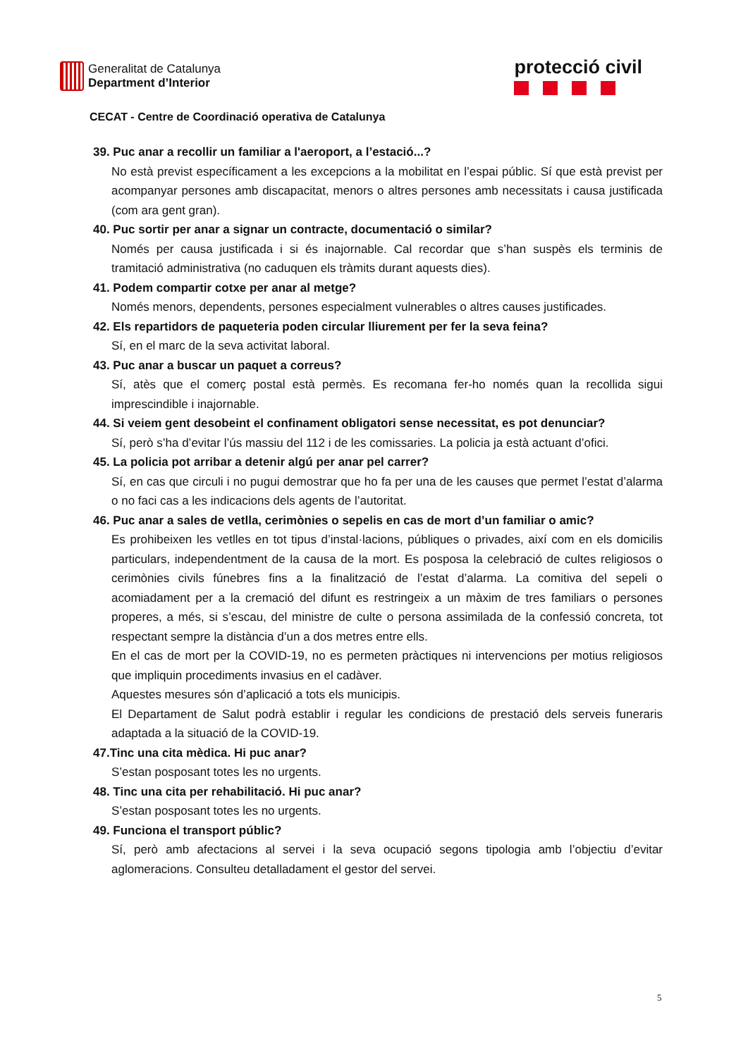Generalitat de Catalunya
Department d’Interior
protecció civil
CECAT - Centre de Coordinació operativa de Catalunya
39. Puc anar a recollir un familiar a l'aeroport, a l’estació...?
No està previst específicament a les excepcions a la mobilitat en l’espai públic. Sí que està previst per acompanyar persones amb discapacitat, menors o altres persones amb necessitats i causa justificada (com ara gent gran).
40. Puc sortir per anar a signar un contracte, documentació o similar?
Només per causa justificada i si és inajornable. Cal recordar que s’han suspès els terminis de tramitació administrativa (no caduquen els tràmits durant aquests dies).
41. Podem compartir cotxe per anar al metge?
Només menors, dependents, persones especialment vulnerables o altres causes justificades.
42. Els repartidors de paqueteria poden circular lliurement per fer la seva feina?
Sí, en el marc de la seva activitat laboral.
43. Puc anar a buscar un paquet a correus?
Sí, atès que el comerç postal està permès. Es recomana fer-ho només quan la recollida sigui imprescindible i inajornable.
44. Si veiem gent desobeint el confinament obligatori sense necessitat, es pot denunciar?
Sí, però s’ha d’evitar l’ús massiu del 112 i de les comissaries. La policia ja està actuant d’ofici.
45. La policia pot arribar a detenir algú per anar pel carrer?
Sí, en cas que circuli i no pugui demostrar que ho fa per una de les causes que permet l’estat d’alarma o no faci cas a les indicacions dels agents de l’autoritat.
46. Puc anar a sales de vetlla, cerimònies o sepelis en cas de mort d’un familiar o amic?
Es prohibeixen les vetlles en tot tipus d’instal·lacions, públiques o privades, així com en els domicilis particulars, independentment de la causa de la mort. Es posposa la celebració de cultes religiosos o cerimònies civils fúnebres fins a la finalització de l’estat d’alarma. La comitiva del sepeli o acomiadament per a la cremació del difunt es restringeix a un màxim de tres familiars o persones properes, a més, si s’escau, del ministre de culte o persona assimilada de la confessió concreta, tot respectant sempre la distància d’un a dos metres entre ells.
En el cas de mort per la COVID-19, no es permeten pràctiques ni intervencions per motius religiosos que impliquin procediments invasius en el cadàver.
Aquestes mesures són d’aplicació a tots els municipis.
El Departament de Salut podrà establir i regular les condicions de prestació dels serveis funeraris adaptada a la situació de la COVID-19.
47.Tinc una cita mèdica. Hi puc anar?
S’estan posposant totes les no urgents.
48. Tinc una cita per rehabilitació. Hi puc anar?
S’estan posposant totes les no urgents.
49. Funciona el transport públic?
Sí, però amb afectacions al servei i la seva ocupació segons tipologia amb l’objectiu d’evitar aglomeracions. Consulteu detalladament el gestor del servei.
5